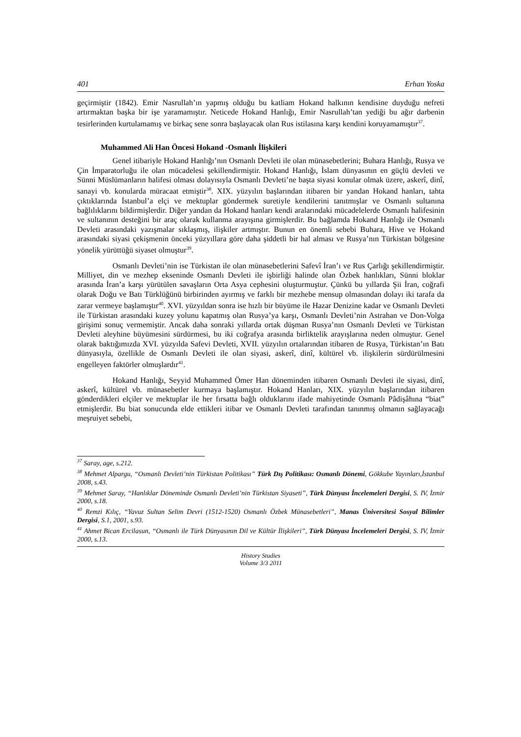401 Erhan Yoska
geçirmiştir (1842). Emir Nasrullah’ın yapmış olduğu bu katliam Hokand halkının kendisine duyduğu nefreti artırmaktan başka bir işe yaramamıştır. Neticede Hokand Hanlığı, Emir Nasrullah’tan yediği bu ağır darbenin tesirlerinden kurtulamamış ve birkaç sene sonra başlayacak olan Rus istilasına karşı kendini koruyamamıştır<sup>37</sup>.
Muhammed Ali Han Öncesi Hokand -Osmanlı İlişkileri
Genel itibariyle Hokand Hanlığı’nın Osmanlı Devleti ile olan münasebetlerini; Buhara Hanlığı, Rusya ve Çin İmparatorluğu ile olan mücadelesi şekillendirmiştir. Hokand Hanlığı, İslam dünyasının en güçlü devleti ve Sünni Müslümanların halifesi olması dolayısıyla Osmanlı Devleti’ne başta siyasi konular olmak üzere, askerî, dinî, sanayi vb. konularda müracaat etmiştir<sup>38</sup>. XIX. yüzyılın başlarından itibaren bir yandan Hokand hanları, tahta çıktıklarında İstanbul’a elçi ve mektuplar göndermek suretiyle kendilerini tanıtmışlar ve Osmanlı sultanına bağlılıklarını bildirmişlerdir. Diğer yandan da Hokand hanları kendi aralarındaki mücadelelerde Osmanlı halifesinin ve sultanının desteğini bir araç olarak kullanma arayışına girmişlerdir. Bu bağlamda Hokand Hanlığı ile Osmanlı Devleti arasındaki yazışmalar sıklaşmış, ilişkiler artmıştır. Bunun en önemli sebebi Buhara, Hive ve Hokand arasındaki siyasi çekişmenin önceki yüzyıllara göre daha şiddetli bir hal alması ve Rusya’nın Türkistan bölgesine yönelik yürüttüğü siyaset olmuştur<sup>39</sup>.
Osmanlı Devleti’nin ise Türkistan ile olan münasebetlerini Safevî İran’ı ve Rus Çarlığı şekillendirmiştir. Milliyet, din ve mezhep ekseninde Osmanlı Devleti ile işbirliği halinde olan Özbek hanlıkları, Sünni bloklar arasında İran’a karşı yürütülen savaşların Orta Asya cephesini oluşturmuştur. Çünkü bu yıllarda Şii İran, coğrafi olarak Doğu ve Batı Türklüğünü birbirinden ayırmış ve farklı bir mezhebe mensup olmasından dolayı iki tarafa da zarar vermeye başlamıştır<sup>40</sup>. XVI. yüzyıldan sonra ise hızlı bir büyüme ile Hazar Denizine kadar ve Osmanlı Devleti ile Türkistan arasındaki kuzey yolunu kapatmış olan Rusya’ya karşı, Osmanlı Devleti’nin Astrahan ve Don-Volga girişimi sonuç vermemiştir. Ancak daha sonraki yıllarda ortak düşman Rusya’nın Osmanlı Devleti ve Türkistan Devleti aleyhine büyümesini sürdürmesi, bu iki coğrafya arasında birliktelik arayışlarına neden olmuştur. Genel olarak baktığımızda XVI. yüzyılda Safevi Devleti, XVII. yüzyılın ortalarından itibaren de Rusya, Türkistan’ın Batı dünyasıyla, özellikle de Osmanlı Devleti ile olan siyasi, askerî, dinî, kültürel vb. ilişkilerin sürdürülmesini engelleyen faktörler olmuşlardır<sup>41</sup>.
Hokand Hanlığı, Seyyid Muhammed Ömer Han döneminden itibaren Osmanlı Devleti ile siyasi, dinî, askerî, kültürel vb. münasebetler kurmaya başlamıştır. Hokand Hanları, XIX. yüzyılın başlarından itibaren gönderdikleri elçiler ve mektuplar ile her fırsatta bağlı olduklarını ifade mahiyetinde Osmanlı Pâdişâhına “biat” etmişlerdir. Bu biat sonucunda elde ettikleri itibar ve Osmanlı Devleti tarafından tanınmış olmanın sağlayacağı meşruiyet sebebi,
<sup>37</sup> Saray, age, s.212.
<sup>38</sup> Mehmet Alpargu, “Osmanlı Devleti’nin Türkistan Politikası” Türk Dış Politikası: Osmanlı Dönemi, Gökkube Yayınları,İstanbul 2008, s.43.
<sup>39</sup> Mehmet Saray, “Hanlıklar Döneminde Osmanlı Devleti’nin Türkistan Siyaseti”, Türk Dünyası İncelemeleri Dergisi, S. IV, İzmir 2000, s.18.
<sup>40</sup> Remzi Kılıç, “Yavuz Sultan Selim Devri (1512-1520) Osmanlı Özbek Münasebetleri”, Manas Üniversitesi Sosyal Bilimler Dergisi, S.1, 2001, s.93.
<sup>41</sup> Ahmet Bican Ercilasun, “Osmanlı ile Türk Dünyasının Dil ve Kültür İlişkileri”, Türk Dünyası İncelemeleri Dergisi, S. IV, İzmir 2000, s.13.
History Studies
Volume 3/3 2011